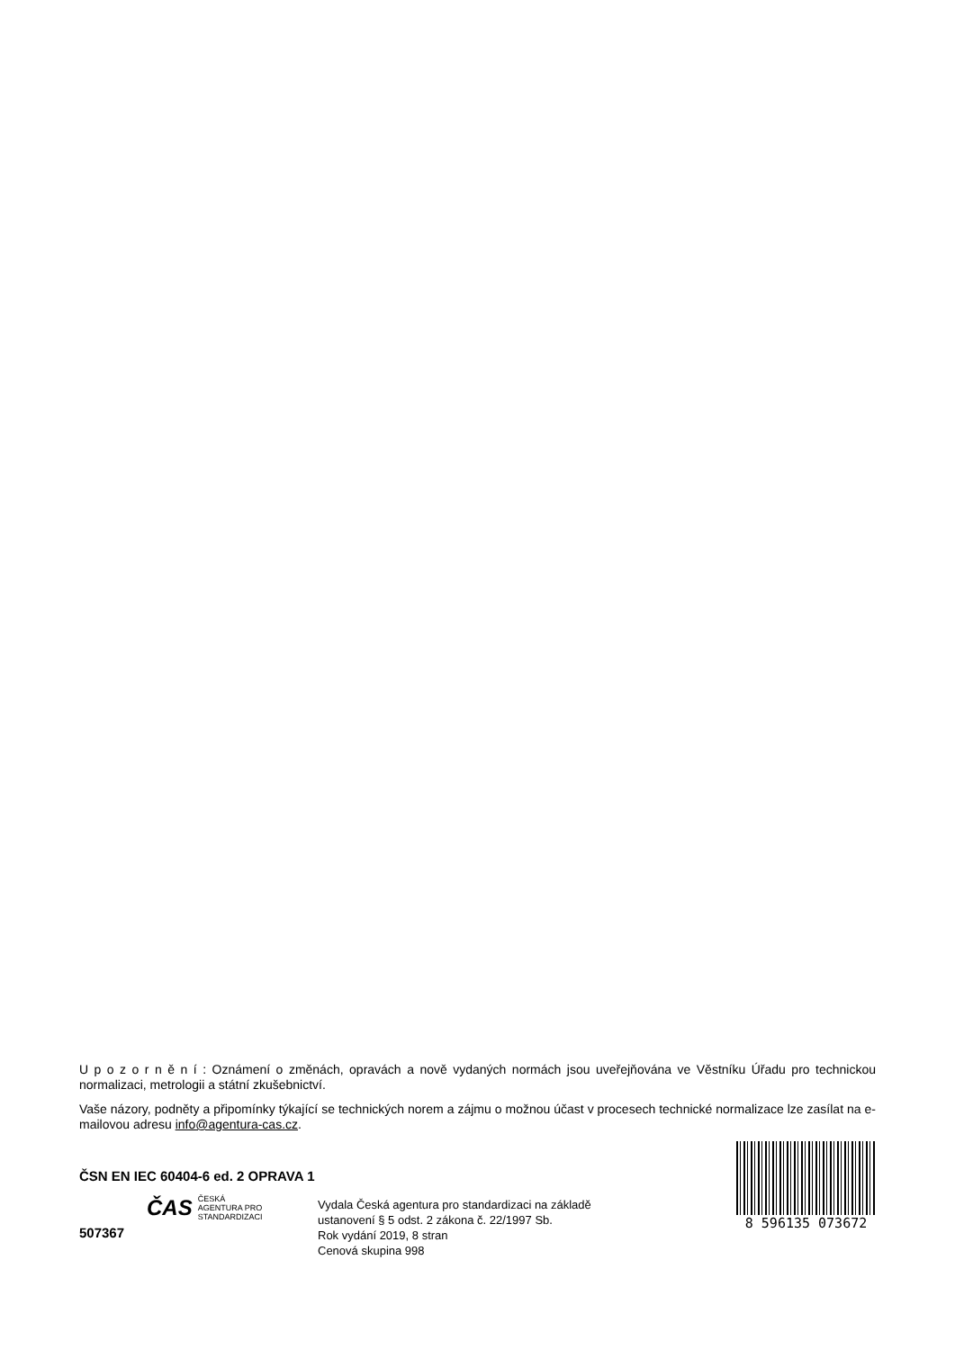U p o z o r n ě n í : Oznámení o změnách, opravách a nově vydaných normách jsou uveřejňována ve Věstníku Úřadu pro technickou normalizaci, metrologii a státní zkušebnictví.
Vaše názory, podněty a připomínky týkající se technických norem a zájmu o možnou účast v procesech technické normalizace lze zasílat na e-mailovou adresu info@agentura-cas.cz.
ČSN EN IEC 60404-6 ed. 2 OPRAVA 1
ČAS ČESKÁ
AGENTURA PRO
STANDARDIZACI
507367
Vydala Česká agentura pro standardizaci na základě ustanovení § 5 odst. 2 zákona č. 22/1997 Sb.
Rok vydání 2019, 8 stran
Cenová skupina 998
8 596135 073672